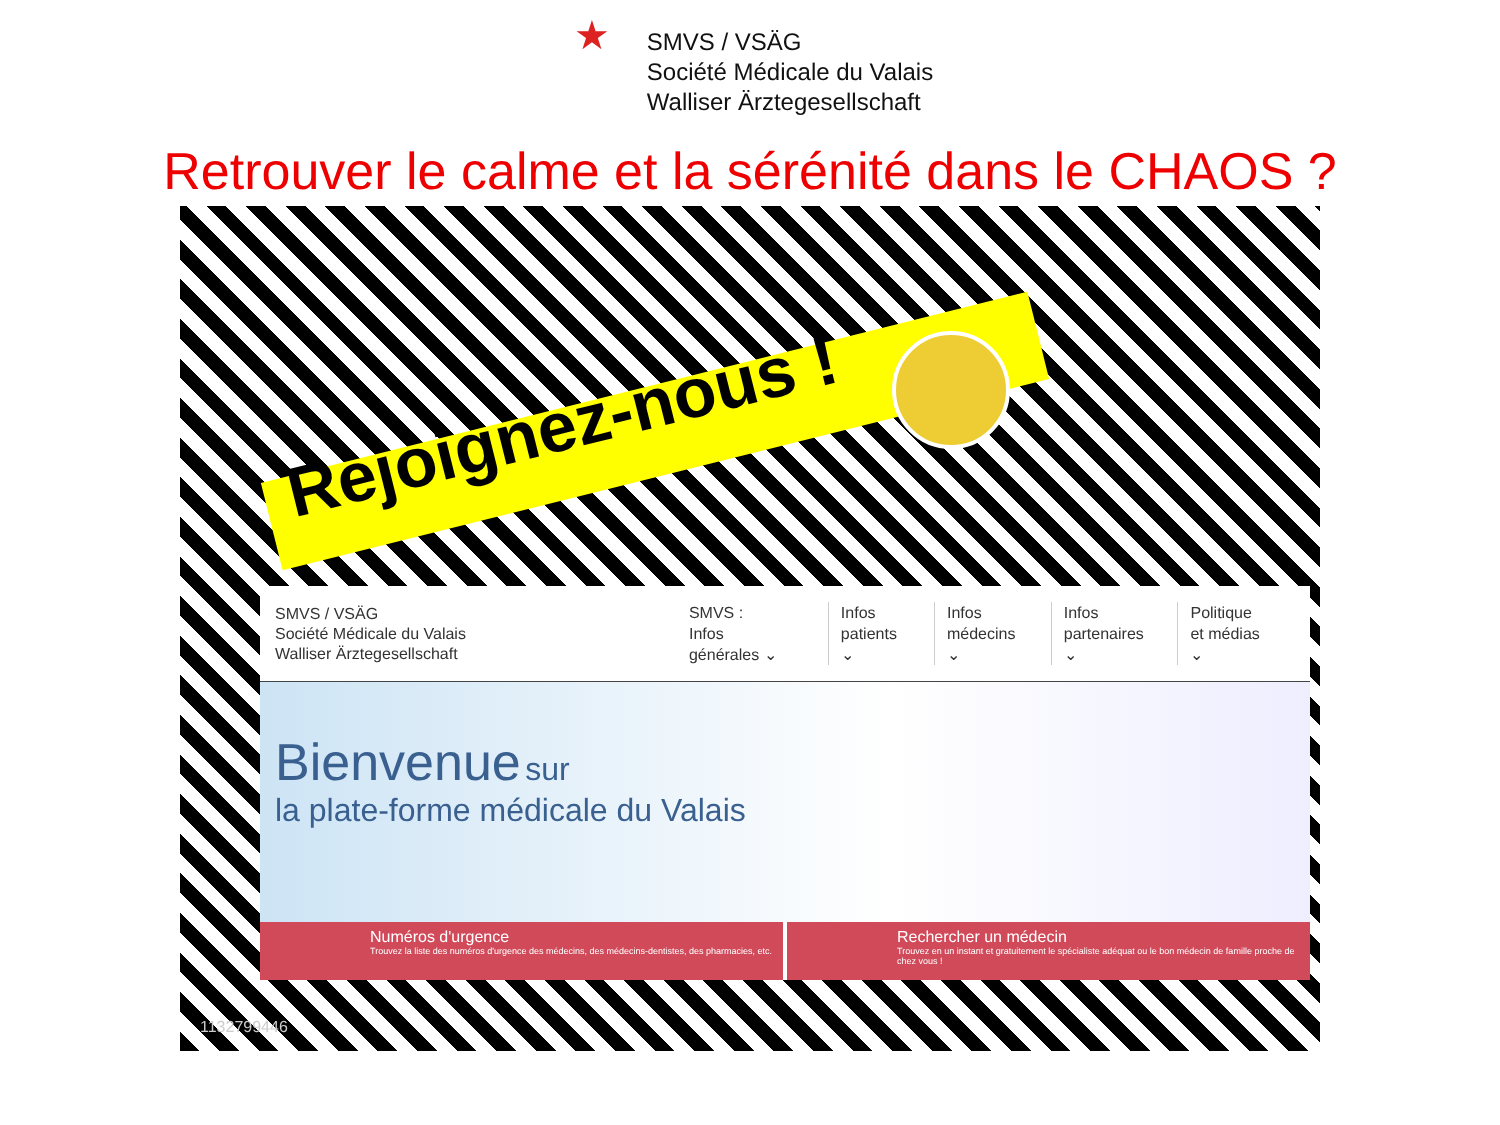★
SMVS / VSÄG
Société Médicale du Valais
Walliser Ärztegesellschaft
Retrouver le calme et la sérénité dans le CHAOS ?
Rejoignez-nous !
SMVS / VSÄG
Société Médicale du Valais
Walliser Ärztegesellschaft
SMVS :
Infos générales ⌄
Infos
patients ⌄
Infos
médecins ⌄
Infos
partenaires ⌄
Politique
et médias ⌄
Bienvenue sur
la plate-forme médicale du Valais
Numéros d'urgence
Trouvez la liste des numéros d'urgence des médecins, des médecins-dentistes, des pharmacies, etc.
Rechercher un médecin
Trouvez en un instant et gratuitement le spécialiste adéquat ou le bon médecin de famille proche de chez vous !
1132799446